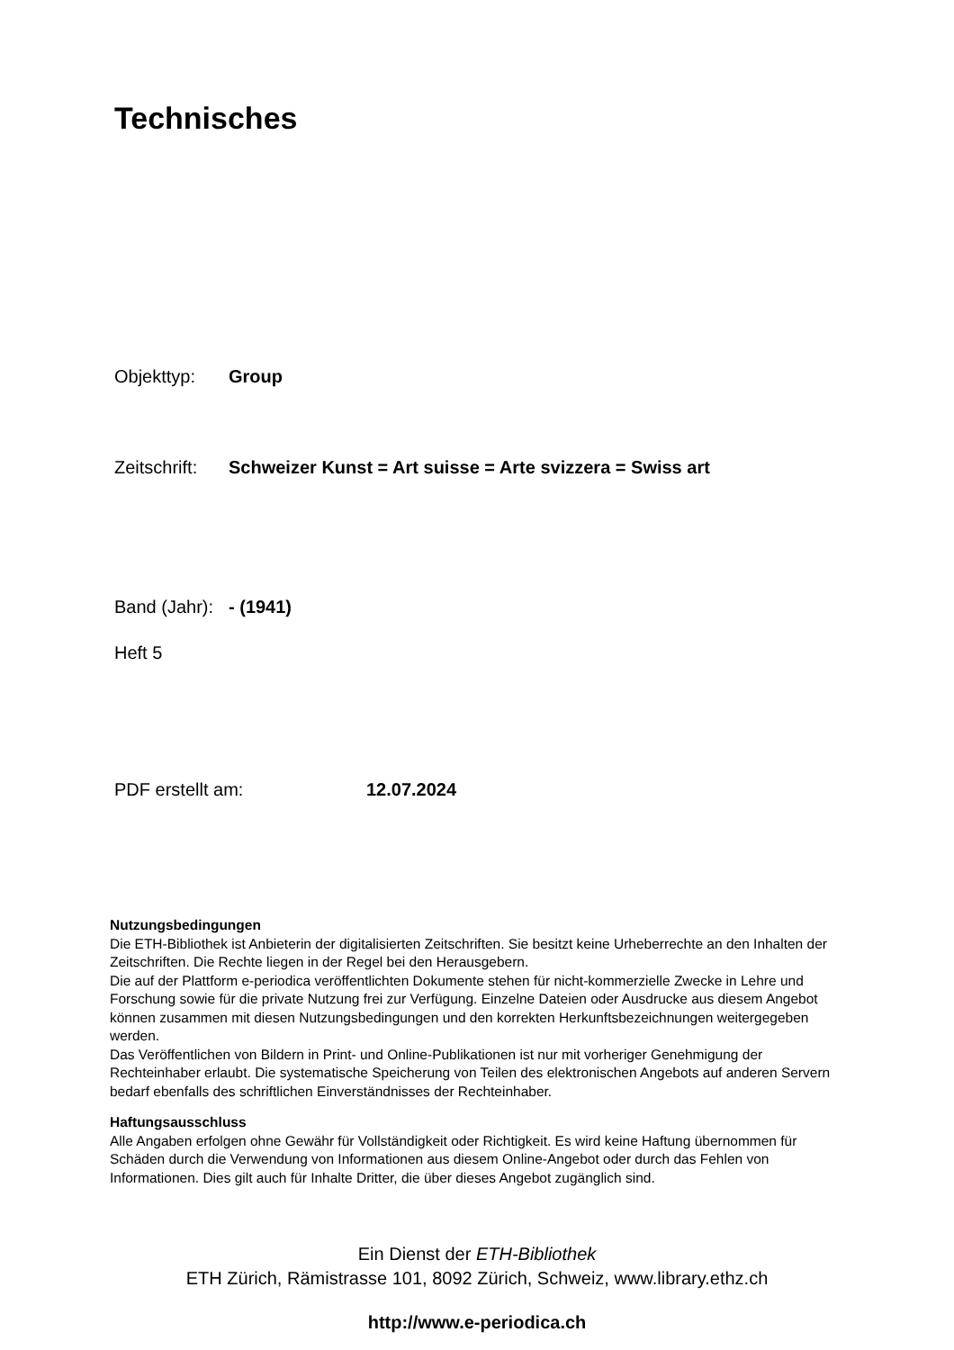Technisches
Objekttyp: Group
Zeitschrift: Schweizer Kunst = Art suisse = Arte svizzera = Swiss art
Band (Jahr): - (1941)
Heft 5
PDF erstellt am: 12.07.2024
Nutzungsbedingungen
Die ETH-Bibliothek ist Anbieterin der digitalisierten Zeitschriften. Sie besitzt keine Urheberrechte an den Inhalten der Zeitschriften. Die Rechte liegen in der Regel bei den Herausgebern.
Die auf der Plattform e-periodica veröffentlichten Dokumente stehen für nicht-kommerzielle Zwecke in Lehre und Forschung sowie für die private Nutzung frei zur Verfügung. Einzelne Dateien oder Ausdrucke aus diesem Angebot können zusammen mit diesen Nutzungsbedingungen und den korrekten Herkunftsbezeichnungen weitergegeben werden.
Das Veröffentlichen von Bildern in Print- und Online-Publikationen ist nur mit vorheriger Genehmigung der Rechteinhaber erlaubt. Die systematische Speicherung von Teilen des elektronischen Angebots auf anderen Servern bedarf ebenfalls des schriftlichen Einverständnisses der Rechteinhaber.
Haftungsausschluss
Alle Angaben erfolgen ohne Gewähr für Vollständigkeit oder Richtigkeit. Es wird keine Haftung übernommen für Schäden durch die Verwendung von Informationen aus diesem Online-Angebot oder durch das Fehlen von Informationen. Dies gilt auch für Inhalte Dritter, die über dieses Angebot zugänglich sind.
Ein Dienst der ETH-Bibliothek
ETH Zürich, Rämistrasse 101, 8092 Zürich, Schweiz, www.library.ethz.ch
http://www.e-periodica.ch